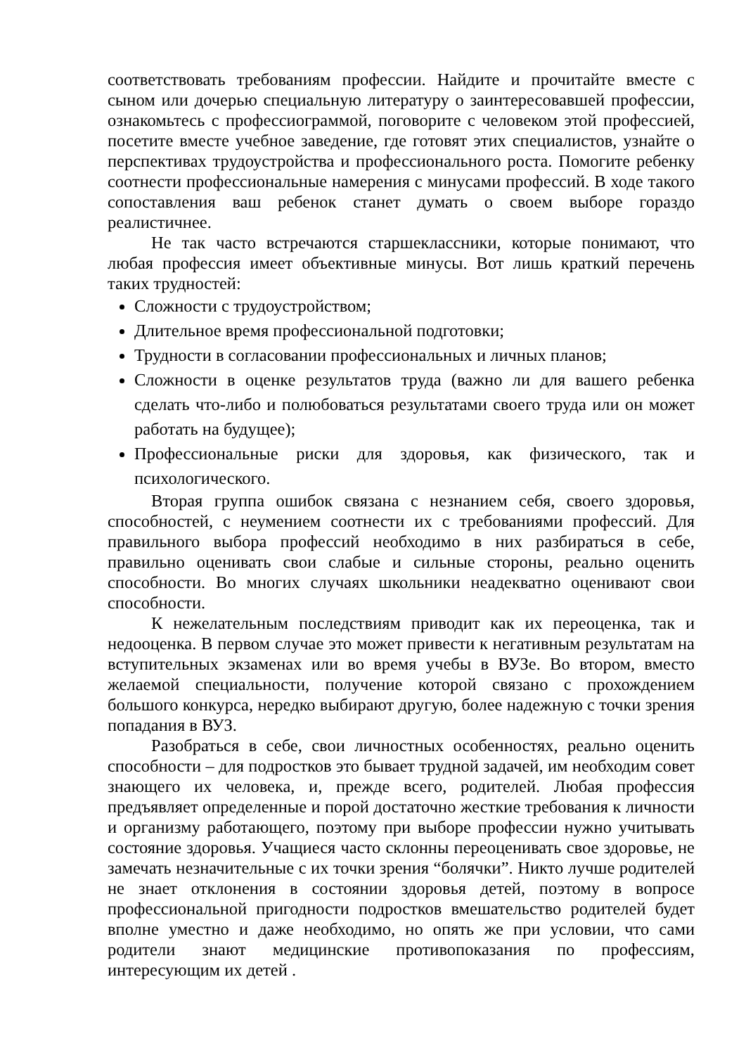соответствовать требованиям профессии. Найдите и прочитайте вместе с сыном или дочерью специальную литературу о заинтересовавшей профессии, ознакомьтесь с профессиограммой, поговорите с человеком этой профессией, посетите вместе учебное заведение, где готовят этих специалистов, узнайте о перспективах трудоустройства и профессионального роста. Помогите ребенку соотнести профессиональные намерения с минусами профессий. В ходе такого сопоставления ваш ребенок станет думать о своем выборе гораздо реалистичнее.
Не так часто встречаются старшеклассники, которые понимают, что любая профессия имеет объективные минусы. Вот лишь краткий перечень таких трудностей:
Сложности с трудоустройством;
Длительное время профессиональной подготовки;
Трудности в согласовании профессиональных и личных планов;
Сложности в оценке результатов труда (важно ли для вашего ребенка сделать что-либо и полюбоваться результатами своего труда или он может работать на будущее);
Профессиональные риски для здоровья, как физического, так и психологического.
Вторая группа ошибок связана с незнанием себя, своего здоровья, способностей, с неумением соотнести их с требованиями профессий. Для правильного выбора профессий необходимо в них разбираться в себе, правильно оценивать свои слабые и сильные стороны, реально оценить способности. Во многих случаях школьники неадекватно оценивают свои способности.
К нежелательным последствиям приводит как их переоценка, так и недооценка. В первом случае это может привести к негативным результатам на вступительных экзаменах или во время учебы в ВУЗе. Во втором, вместо желаемой специальности, получение которой связано с прохождением большого конкурса, нередко выбирают другую, более надежную с точки зрения попадания в ВУЗ.
Разобраться в себе, свои личностных особенностях, реально оценить способности – для подростков это бывает трудной задачей, им необходим совет знающего их человека, и, прежде всего, родителей. Любая профессия предъявляет определенные и порой достаточно жесткие требования к личности и организму работающего, поэтому при выборе профессии нужно учитывать состояние здоровья. Учащиеся часто склонны переоценивать свое здоровье, не замечать незначительные с их точки зрения “болячки”. Никто лучше родителей не знает отклонения в состоянии здоровья детей, поэтому в вопросе профессиональной пригодности подростков вмешательство родителей будет вполне уместно и даже необходимо, но опять же при условии, что сами родители знают медицинские противопоказания по профессиям, интересующим их детей .